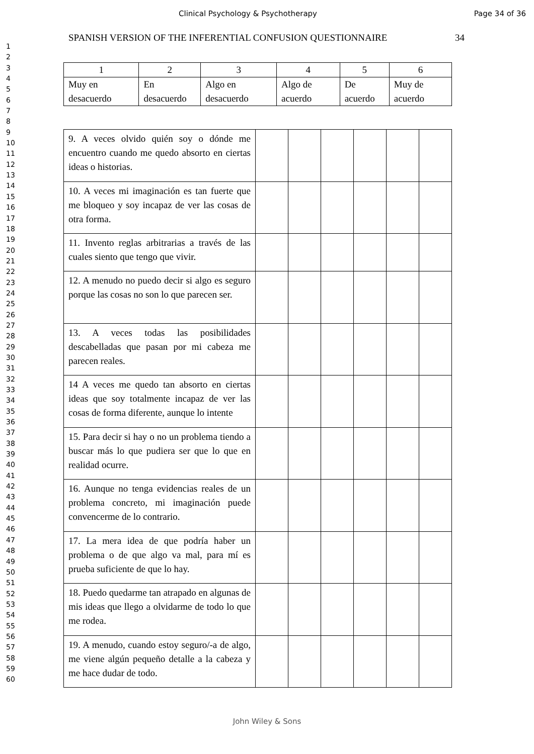Clinical Psychology & Psychotherapy
Page 34 of 36
1
2
3
4
5
6
7
8
9
10
11
12
13
14
15
16
17
18
19
20
21
22
23
24
25
26
27
28
29
30
31
32
33
34
35
36
37
38
39
40
41
42
43
44
45
46
47
48
49
50
51
52
53
54
55
56
57
58
59
60
SPANISH VERSION OF THE INFERENTIAL CONFUSION QUESTIONNAIRE 34
| 1 | 2 | 3 | 4 | 5 | 6 |
| Muy en desacuerdo | En desacuerdo | Algo en desacuerdo | Algo de acuerdo | De acuerdo | Muy de acuerdo |
| 9. A veces olvido quién soy o dónde me encuentro cuando me quedo absorto en ciertas ideas o historias. | | | | | | |
| 10. A veces mi imaginación es tan fuerte que me bloqueo y soy incapaz de ver las cosas de otra forma. | | | | | | |
| 11. Invento reglas arbitrarias a través de las cuales siento que tengo que vivir. | | | | | | |
| 12. A menudo no puedo decir si algo es seguro porque las cosas no son lo que parecen ser. | | | | | | |
| 13. A veces todas las posibilidades descabelladas que pasan por mi cabeza me parecen reales. | | | | | | |
| 14 A veces me quedo tan absorto en ciertas ideas que soy totalmente incapaz de ver las cosas de forma diferente, aunque lo intente | | | | | | |
| 15. Para decir si hay o no un problema tiendo a buscar más lo que pudiera ser que lo que en realidad ocurre. | | | | | | |
| 16. Aunque no tenga evidencias reales de un problema concreto, mi imaginación puede convencerme de lo contrario. | | | | | | |
| 17. La mera idea de que podría haber un problema o de que algo va mal, para mí es prueba suficiente de que lo hay. | | | | | | |
| 18. Puedo quedarme tan atrapado en algunas de mis ideas que llego a olvidarme de todo lo que me rodea. | | | | | | |
| 19. A menudo, cuando estoy seguro/-a de algo, me viene algún pequeño detalle a la cabeza y me hace dudar de todo. | | | | | | |
John Wiley & Sons